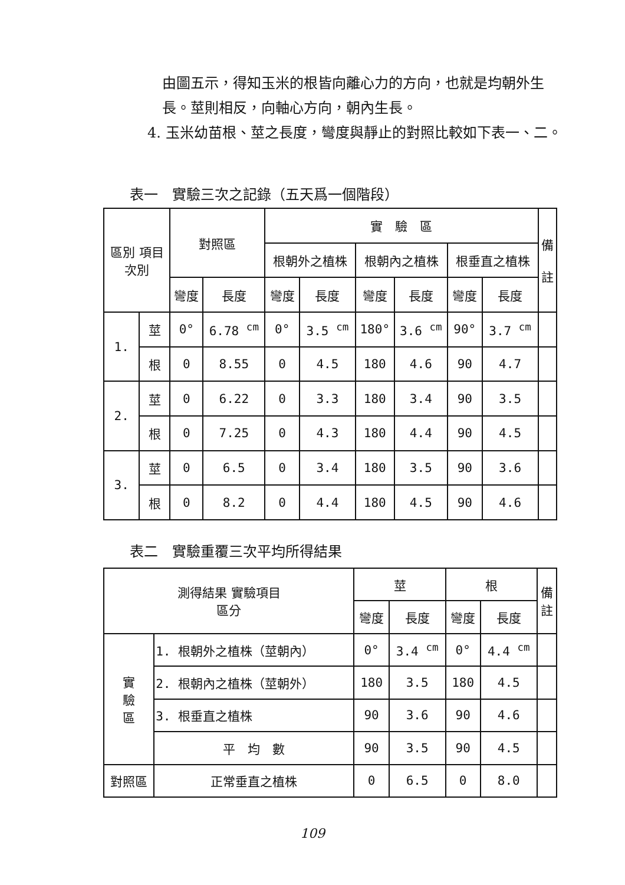由圖五示，得知玉米的根皆向離心力的方向，也就是均朝外生長。莖則相反，向軸心方向，朝內生長。
4. 玉米幼苗根、莖之長度，彎度與靜止的對照比較如下表一、二。
表一　實驗三次之記錄（五天爲一個階段）
| 區別 項目 次別 | | 對照區 | | 實 驗 區 | | | | | | 備 註 |
| --- | --- | --- | --- | --- | --- | --- | --- | --- | --- | --- |
| | | | | 根朝外之植株 | | 根朝內之植株 | | 根垂直之植株 | | |
| | | 彎度 | 長度 | 彎度 | 長度 | 彎度 | 長度 | 彎度 | 長度 | |
| 1. | 莖 | 0° | 6.78 <sup>cm</sup> | 0° | 3.5 <sup>cm</sup> | 180° | 3.6 <sup>cm</sup> | 90° | 3.7 <sup>cm</sup> | |
| | 根 | 0 | 8.55 | 0 | 4.5 | 180 | 4.6 | 90 | 4.7 | |
| 2. | 莖 | 0 | 6.22 | 0 | 3.3 | 180 | 3.4 | 90 | 3.5 | |
| | 根 | 0 | 7.25 | 0 | 4.3 | 180 | 4.4 | 90 | 4.5 | |
| 3. | 莖 | 0 | 6.5 | 0 | 3.4 | 180 | 3.5 | 90 | 3.6 | |
| | 根 | 0 | 8.2 | 0 | 4.4 | 180 | 4.5 | 90 | 4.6 | |
表二　實驗重覆三次平均所得結果
| 測得結果 實驗項目 區分 | | 莖 | | 根 | | 備 註 |
| --- | --- | --- | --- | --- | --- | --- |
| | | 彎度 | 長度 | 彎度 | 長度 | |
| 實 驗 區 | 1. 根朝外之植株（莖朝內） | 0° | 3.4 <sup>cm</sup> | 0° | 4.4 <sup>cm</sup> | |
| | 2. 根朝內之植株（莖朝外） | 180 | 3.5 | 180 | 4.5 | |
| | 3. 根垂直之植株 | 90 | 3.6 | 90 | 4.6 | |
| | 平 均 數 | 90 | 3.5 | 90 | 4.5 | |
| 對照區 | 正常垂直之植株 | 0 | 6.5 | 0 | 8.0 | |
109